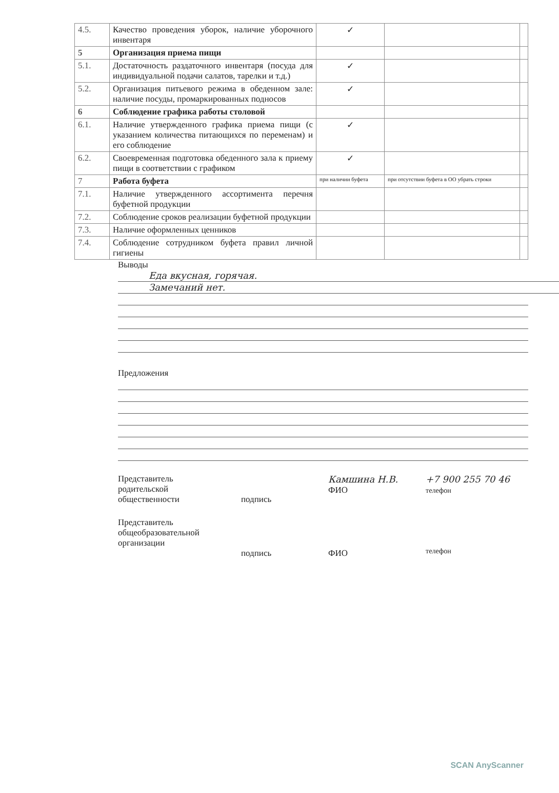| 4.5. | Качество проведения уборок, наличие уборочного инвентаря | ✓ | | |
| 5 | Организация приема пищи | | | |
| 5.1. | Достаточность раздаточного инвентаря (посуда для индивидуальной подачи салатов, тарелки и т.д.) | ✓ | | |
| 5.2. | Организация питьевого режима в обеденном зале: наличие посуды, промаркированных подносов | ✓ | | |
| 6 | Соблюдение графика работы столовой | | | |
| 6.1. | Наличие утвержденного графика приема пищи (с указанием количества питающихся по переменам) и его соблюдение | ✓ | | |
| 6.2. | Своевременная подготовка обеденного зала к приему пищи в соответствии с графиком | ✓ | | |
| 7 | Работа буфета | при наличии буфета | при отсутствии буфета в ОО убрать строки | |
| 7.1. | Наличие утвержденного ассортимента перечня буфетной продукции | | | |
| 7.2. | Соблюдение сроков реализации буфетной продукции | | | |
| 7.3. | Наличие оформленных ценников | | | |
| 7.4. | Соблюдение сотрудником буфета правил личной гигиены | | | |
Выводы
Еда вкусная, горячая.
Замечаний нет.
Предложения
Представитель
родительской
общественности
подпись
Камшина Н.В.
ФИО
+7 900 255 70 46
телефон
Представитель
общеобразовательной
организации
подпись ФИО
телефон
SCAN AnyScanner